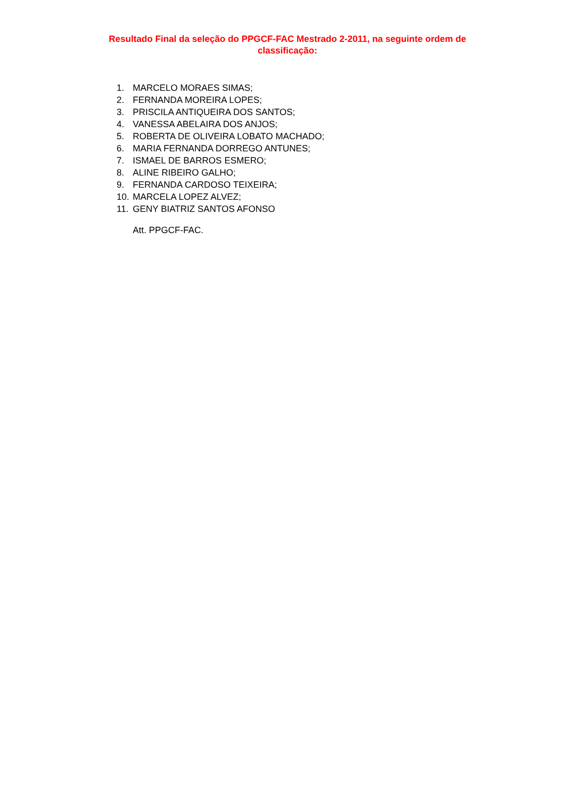Resultado Final da seleção do PPGCF-FAC Mestrado 2-2011, na seguinte ordem de classificação:
1. MARCELO MORAES SIMAS;
2. FERNANDA MOREIRA LOPES;
3. PRISCILA ANTIQUEIRA DOS SANTOS;
4. VANESSA ABELAIRA DOS ANJOS;
5. ROBERTA DE OLIVEIRA LOBATO MACHADO;
6. MARIA FERNANDA DORREGO ANTUNES;
7. ISMAEL DE BARROS ESMERO;
8. ALINE RIBEIRO GALHO;
9. FERNANDA CARDOSO TEIXEIRA;
10. MARCELA LOPEZ ALVEZ;
11. GENY BIATRIZ SANTOS AFONSO
Att. PPGCF-FAC.